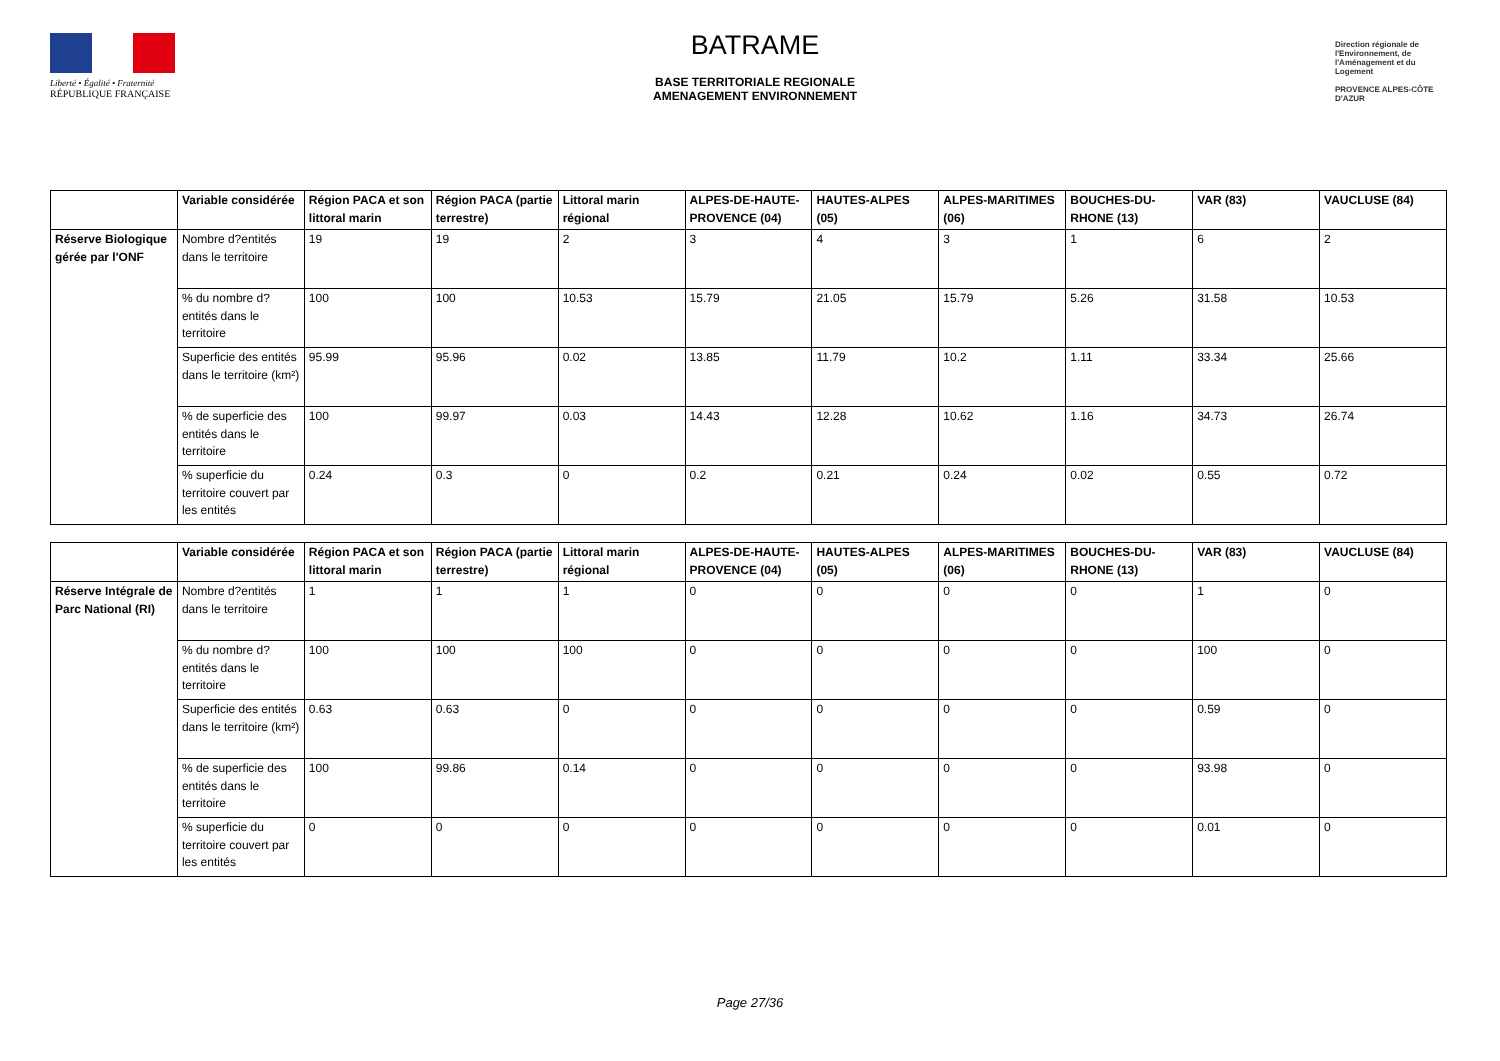Liberté • Égalité • Fraternité
RÉPUBLIQUE FRANÇAISE
BATRAME
BASE TERRITORIALE REGIONALE
AMENAGEMENT ENVIRONNEMENT
Direction régionale de l'Environnement, de l'Aménagement et du Logement
PROVENCE ALPES-CÔTE D'AZUR
| | Variable considérée | Région PACA et son littoral marin | Région PACA (partie terrestre) | Littoral marin régional | ALPES-DE-HAUTE-PROVENCE (04) | HAUTES-ALPES (05) | ALPES-MARITIMES (06) | BOUCHES-DU-RHONE (13) | VAR (83) | VAUCLUSE (84) |
| --- | --- | --- | --- | --- | --- | --- | --- | --- | --- | --- |
| Réserve Biologique gérée par l'ONF | Nombre d?entités dans le territoire | 19 | 19 | 2 | 3 | 4 | 3 | 1 | 6 | 2 |
| | % du nombre d?entités dans le territoire | 100 | 100 | 10.53 | 15.79 | 21.05 | 15.79 | 5.26 | 31.58 | 10.53 |
| | Superficie des entités dans le territoire (km²) | 95.99 | 95.96 | 0.02 | 13.85 | 11.79 | 10.2 | 1.11 | 33.34 | 25.66 |
| | % de superficie des entités dans le territoire | 100 | 99.97 | 0.03 | 14.43 | 12.28 | 10.62 | 1.16 | 34.73 | 26.74 |
| | % superficie du territoire couvert par les entités | 0.24 | 0.3 | 0 | 0.2 | 0.21 | 0.24 | 0.02 | 0.55 | 0.72 |
| | Variable considérée | Région PACA et son littoral marin | Région PACA (partie terrestre) | Littoral marin régional | ALPES-DE-HAUTE-PROVENCE (04) | HAUTES-ALPES (05) | ALPES-MARITIMES (06) | BOUCHES-DU-RHONE (13) | VAR (83) | VAUCLUSE (84) |
| --- | --- | --- | --- | --- | --- | --- | --- | --- | --- | --- |
| Réserve Intégrale de Parc National (RI) | Nombre d?entités dans le territoire | 1 | 1 | 1 | 0 | 0 | 0 | 0 | 1 | 0 |
| | % du nombre d?entités dans le territoire | 100 | 100 | 100 | 0 | 0 | 0 | 0 | 100 | 0 |
| | Superficie des entités dans le territoire (km²) | 0.63 | 0.63 | 0 | 0 | 0 | 0 | 0 | 0.59 | 0 |
| | % de superficie des entités dans le territoire | 100 | 99.86 | 0.14 | 0 | 0 | 0 | 0 | 93.98 | 0 |
| | % superficie du territoire couvert par les entités | 0 | 0 | 0 | 0 | 0 | 0 | 0 | 0.01 | 0 |
Page 27/36